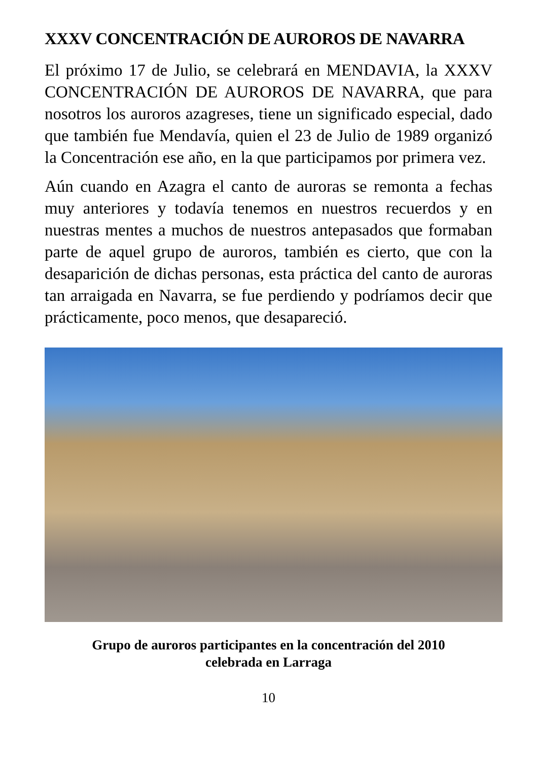XXXV CONCENTRACIÓN DE AUROROS DE NAVARRA
El próximo 17 de Julio, se celebrará en MENDAVIA, la XXXV CONCENTRACIÓN DE AUROROS DE NAVARRA, que para nosotros los auroros azagreses, tiene un significado especial, dado que también fue Mendavía, quien el 23 de Julio de 1989 organizó la Concentración ese año, en la que participamos por primera vez.
Aún cuando en Azagra el canto de auroras se remonta a fechas muy anteriores y todavía tenemos en nuestros recuerdos y en nuestras mentes a muchos de nuestros antepasados que formaban parte de aquel grupo de auroros, también es cierto, que con la desaparición de dichas personas, esta práctica del canto de auroras tan arraigada en Navarra, se fue perdiendo y podríamos decir que prácticamente, poco menos, que desapareció.
Grupo de auroros participantes en la concentración del 2010
celebrada en Larraga
10